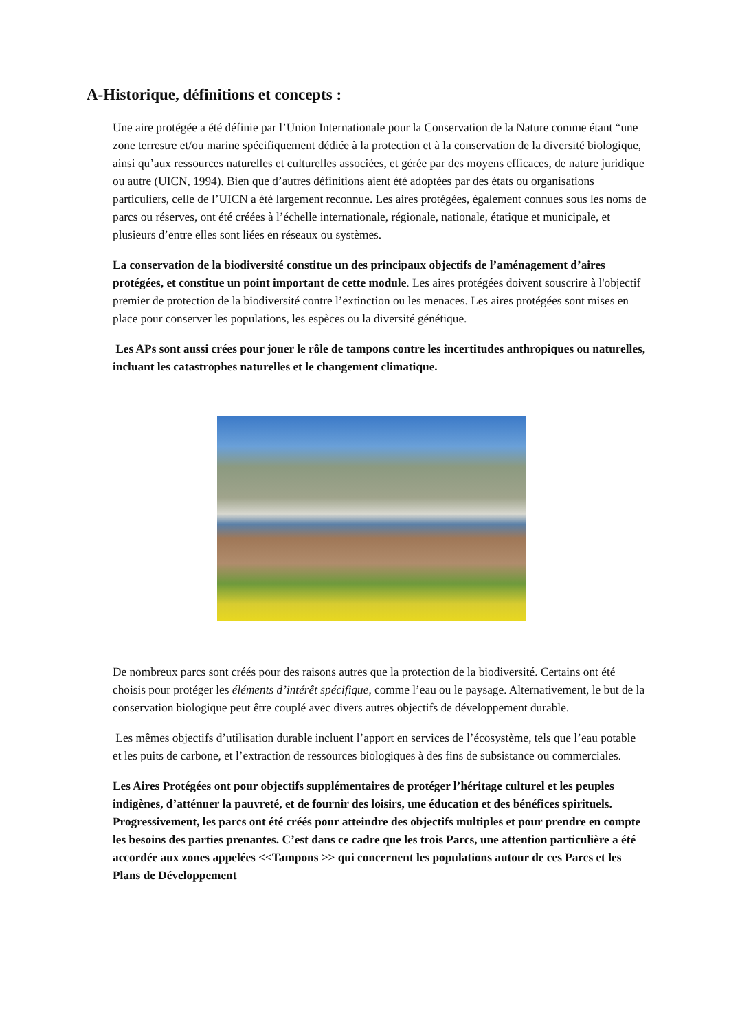A-Historique, définitions et concepts :
Une aire protégée a été définie par l’Union Internationale pour la Conservation de la Nature comme étant “une zone terrestre et/ou marine spécifiquement dédiée à la protection et à la conservation de la diversité biologique, ainsi qu’aux ressources naturelles et culturelles associées, et gérée par des moyens efficaces, de nature juridique ou autre (UICN, 1994). Bien que d’autres définitions aient été adoptées par des états ou organisations particuliers, celle de l’UICN a été largement reconnue. Les aires protégées, également connues sous les noms de parcs ou réserves, ont été créées à l’échelle internationale, régionale, nationale, étatique et municipale, et plusieurs d’entre elles sont liées en réseaux ou systèmes.
La conservation de la biodiversité constitue un des principaux objectifs de l’aménagement d’aires protégées, et constitue un point important de cette module. Les aires protégées doivent souscrire à l'objectif premier de protection de la biodiversité contre l’extinction ou les menaces. Les aires protégées sont mises en place pour conserver les populations, les espèces ou la diversité génétique.
Les APs sont aussi crées pour jouer le rôle de tampons contre les incertitudes anthropiques ou naturelles, incluant les catastrophes naturelles et le changement climatique.
De nombreux parcs sont créés pour des raisons autres que la protection de la biodiversité. Certains ont été choisis pour protéger les éléments d’intérêt spécifique, comme l’eau ou le paysage. Alternativement, le but de la conservation biologique peut être couplé avec divers autres objectifs de développement durable.
Les mêmes objectifs d’utilisation durable incluent l’apport en services de l’écosystème, tels que l’eau potable et les puits de carbone, et l’extraction de ressources biologiques à des fins de subsistance ou commerciales.
Les Aires Protégées ont pour objectifs supplémentaires de protéger l’héritage culturel et les peuples indigènes, d’atténuer la pauvreté, et de fournir des loisirs, une éducation et des bénéfices spirituels. Progressivement, les parcs ont été créés pour atteindre des objectifs multiples et pour prendre en compte les besoins des parties prenantes. C’est dans ce cadre que les trois Parcs, une attention particulière a été accordée aux zones appelées <<Tampons >> qui concernent les populations autour de ces Parcs et les Plans de Développement